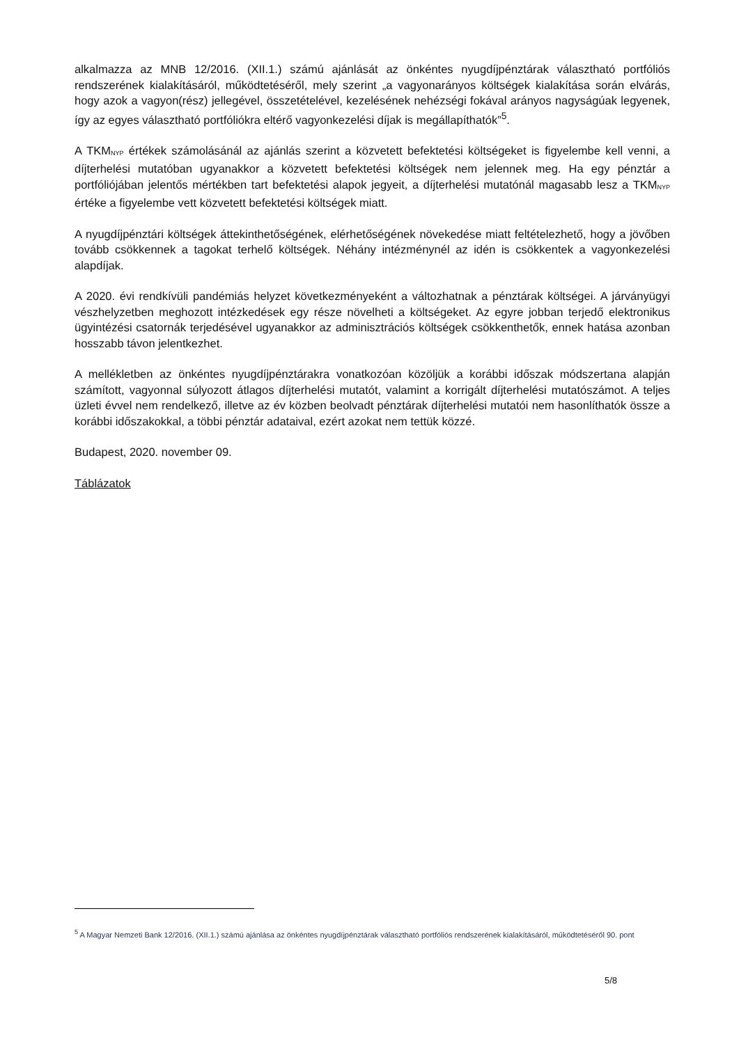alkalmazza az MNB 12/2016. (XII.1.) számú ajánlását az önkéntes nyugdíjpénztárak választható portfóliós rendszerének kialakításáról, működtetéséről, mely szerint „a vagyonarányos költségek kialakítása során elvárás, hogy azok a vagyon(rész) jellegével, összetételével, kezelésének nehézségi fokával arányos nagyságúak legyenek, így az egyes választható portfóliókra eltérő vagyonkezelési díjak is megállapíthatók”<sup>5</sup>.
A TKM<sub>NYP</sub> értékek számolásánál az ajánlás szerint a közvetett befektetési költségeket is figyelembe kell venni, a díjterhelési mutatóban ugyanakkor a közvetett befektetési költségek nem jelennek meg. Ha egy pénztár a portfóliójában jelentős mértékben tart befektetési alapok jegyeit, a díjterhelési mutatónál magasabb lesz a TKM<sub>NYP</sub> értéke a figyelembe vett közvetett befektetési költségek miatt.
A nyugdíjpénztári költségek áttekinthetőségének, elérhetőségének növekedése miatt feltételezhető, hogy a jövőben tovább csökkennek a tagokat terhelő költségek. Néhány intézménynél az idén is csökkentek a vagyonkezelési alapdíjak.
A 2020. évi rendkívüli pandémiás helyzet következményeként a változhatnak a pénztárak költségei. A járványügyi vészhelyzetben meghozott intézkedések egy része növelheti a költségeket. Az egyre jobban terjedő elektronikus ügyintézési csatornák terjedésével ugyanakkor az adminisztrációs költségek csökkenthetők, ennek hatása azonban hosszabb távon jelentkezhet.
A mellékletben az önkéntes nyugdíjpénztárakra vonatkozóan közöljük a korábbi időszak módszertana alapján számított, vagyonnal súlyozott átlagos díjterhelési mutatót, valamint a korrigált díjterhelési mutatószámot. A teljes üzleti évvel nem rendelkező, illetve az év közben beolvadt pénztárak díjterhelési mutatói nem hasonlíthatók össze a korábbi időszakokkal, a többi pénztár adataival, ezért azokat nem tettük közzé.
Budapest, 2020. november 09.
Táblázatok
<sup>5</sup> A Magyar Nemzeti Bank 12/2016. (XII.1.) számú ajánlása az önkéntes nyugdíjpénztárak választható portfóliós rendszerének kialakításáról, működtetéséről 90. pont
5/8